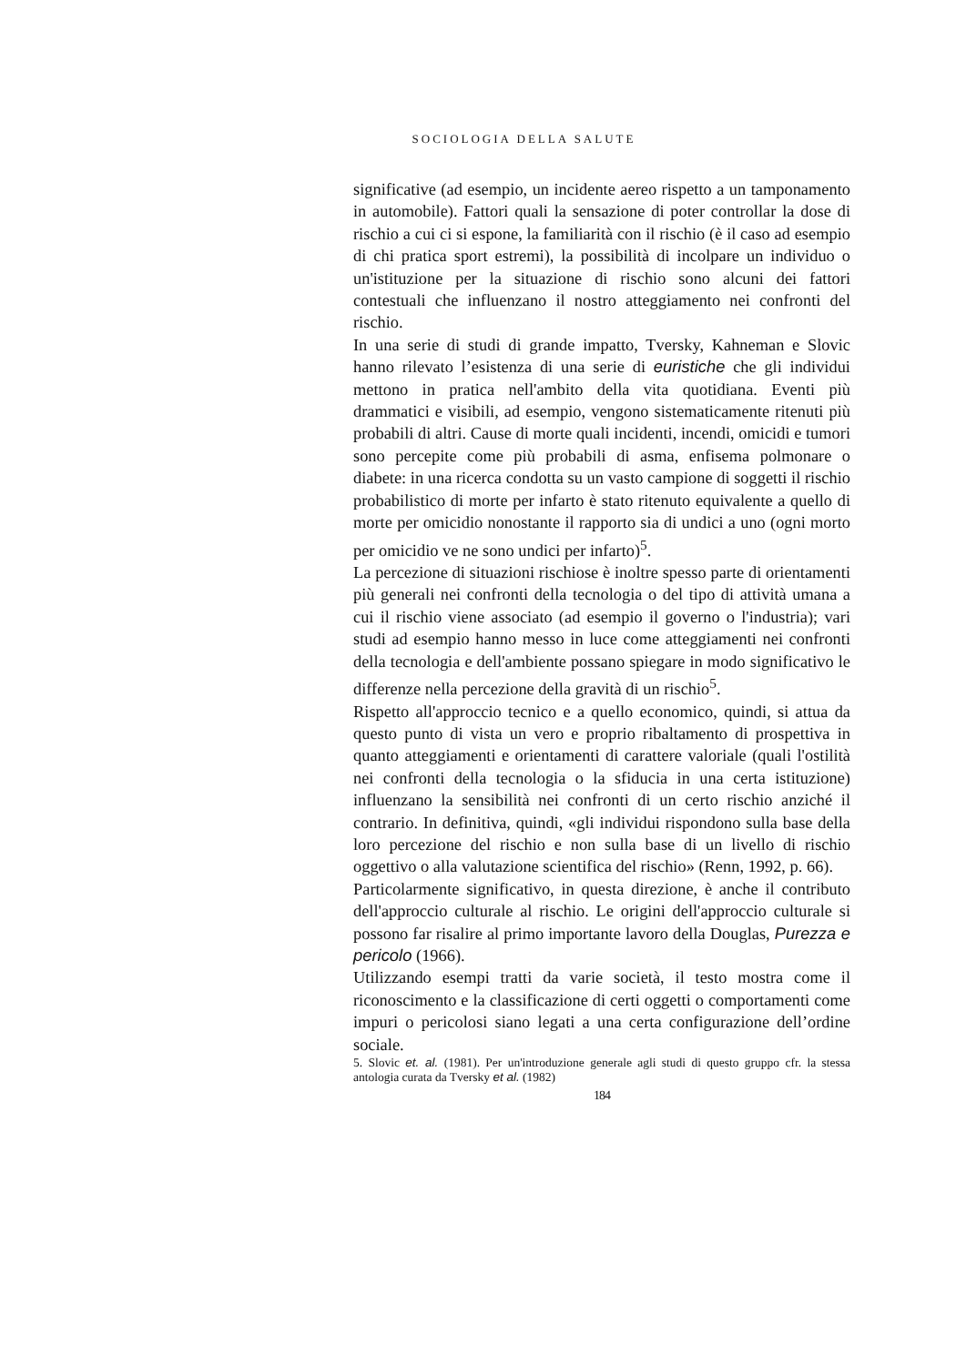SOCIOLOGIA DELLA SALUTE
significative (ad esempio, un incidente aereo rispetto a un tamponamento in automobile). Fattori quali la sensazione di poter controllar la dose di rischio a cui ci si espone, la familiarità con il rischio (è il caso ad esempio di chi pratica sport estremi), la possibilità di incolpare un individuo o un'istituzione per la situazione di rischio sono alcuni dei fattori contestuali che influenzano il nostro atteggiamento nei confronti del rischio.
In una serie di studi di grande impatto, Tversky, Kahneman e Slovic hanno rilevato l’esistenza di una serie di euristiche che gli individui mettono in pratica nell'ambito della vita quotidiana. Eventi più drammatici e visibili, ad esempio, vengono sistematicamente ritenuti più probabili di altri. Cause di morte quali incidenti, incendi, omicidi e tumori sono percepite come più probabili di asma, enfisema polmonare o diabete: in una ricerca condotta su un vasto campione di soggetti il rischio probabilistico di morte per infarto è stato ritenuto equivalente a quello di morte per omicidio nonostante il rapporto sia di undici a uno (ogni morto per omicidio ve ne sono undici per infarto)<sup>5</sup>.
La percezione di situazioni rischiose è inoltre spesso parte di orientamenti più generali nei confronti della tecnologia o del tipo di attività umana a cui il rischio viene associato (ad esempio il governo o l'industria); vari studi ad esempio hanno messo in luce come atteggiamenti nei confronti della tecnologia e dell'ambiente possano spiegare in modo significativo le differenze nella percezione della gravità di un rischio<sup>5</sup>.
Rispetto all'approccio tecnico e a quello economico, quindi, si attua da questo punto di vista un vero e proprio ribaltamento di prospettiva in quanto atteggiamenti e orientamenti di carattere valoriale (quali l'ostilità nei confronti della tecnologia o la sfiducia in una certa istituzione) influenzano la sensibilità nei confronti di un certo rischio anziché il contrario. In definitiva, quindi, «gli individui rispondono sulla base della loro percezione del rischio e non sulla base di un livello di rischio oggettivo o alla valutazione scientifica del rischio» (Renn, 1992, p. 66).
Particolarmente significativo, in questa direzione, è anche il contributo dell'approccio culturale al rischio. Le origini dell'approccio culturale si possono far risalire al primo importante lavoro della Douglas, Purezza e pericolo (1966).
Utilizzando esempi tratti da varie società, il testo mostra come il riconoscimento e la classificazione di certi oggetti o comportamenti come impuri o pericolosi siano legati a una certa configurazione dell’ordine sociale.
5. Slovic et. al. (1981). Per un'introduzione generale agli studi di questo gruppo cfr. la stessa antologia curata da Tversky et al. (1982)
184